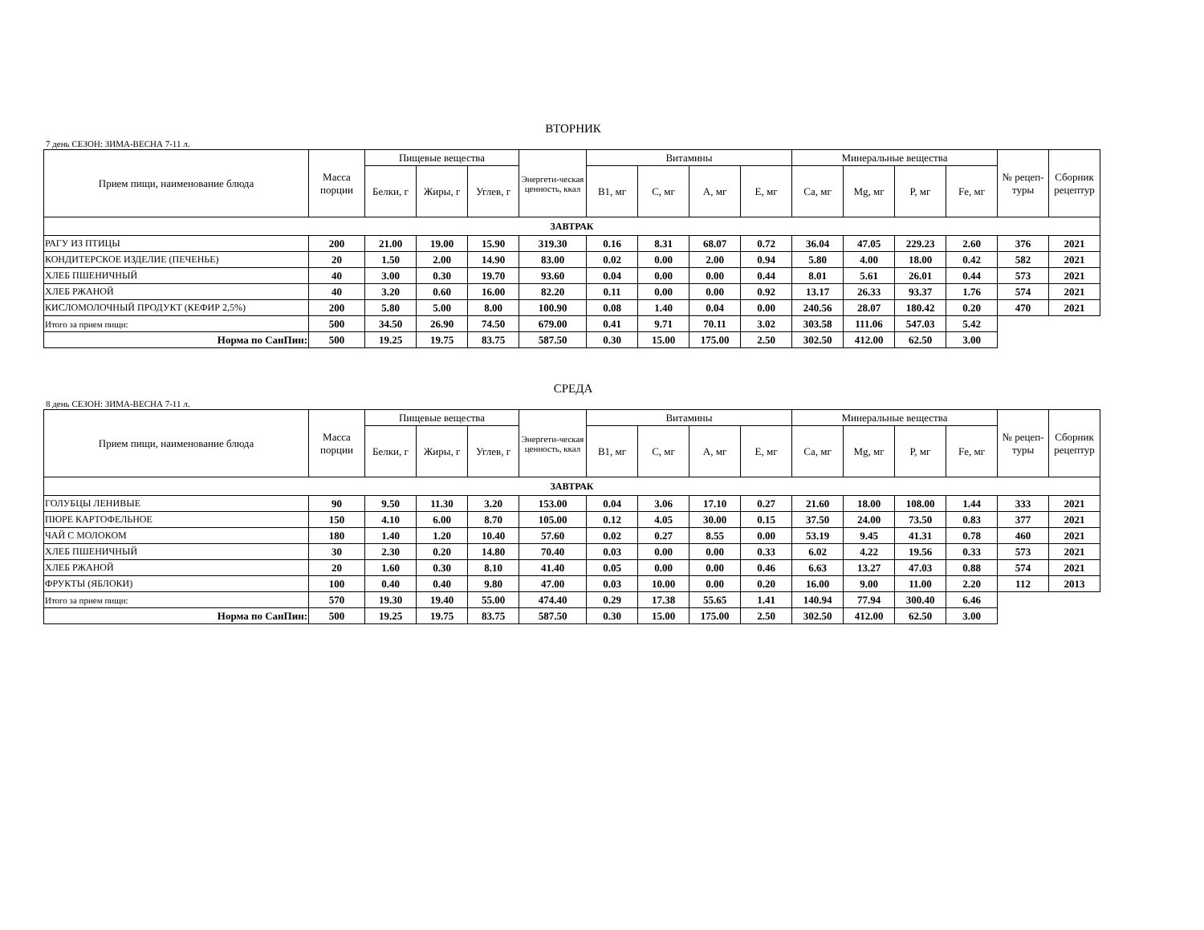ВТОРНИК
7 день СЕЗОН: ЗИМА-ВЕСНА 7-11 л.
| Прием пищи, наименование блюда | Масса порции | Пищевые вещества | | | Энергети-ческая ценность, ккал | Витамины | | | | Минеральные вещества | | | | № рецеп-туры | Сборник рецептур |
| --- | --- | --- | --- | --- | --- | --- | --- | --- | --- | --- | --- | --- | --- | --- | --- |
| | | Белки, г | Жиры, г | Углев, г | | B1, мг | C, мг | A, мг | E, мг | Ca, мг | Mg, мг | P, мг | Fe, мг | | |
| ЗАВТРАК | | | | | | | | | | | | | | | |
| РАГУ ИЗ ПТИЦЫ | 200 | 21.00 | 19.00 | 15.90 | 319.30 | 0.16 | 8.31 | 68.07 | 0.72 | 36.04 | 47.05 | 229.23 | 2.60 | 376 | 2021 |
| КОНДИТЕРСКОЕ ИЗДЕЛИЕ (ПЕЧЕНЬЕ) | 20 | 1.50 | 2.00 | 14.90 | 83.00 | 0.02 | 0.00 | 2.00 | 0.94 | 5.80 | 4.00 | 18.00 | 0.42 | 582 | 2021 |
| ХЛЕБ ПШЕНИЧНЫЙ | 40 | 3.00 | 0.30 | 19.70 | 93.60 | 0.04 | 0.00 | 0.00 | 0.44 | 8.01 | 5.61 | 26.01 | 0.44 | 573 | 2021 |
| ХЛЕБ РЖАНОЙ | 40 | 3.20 | 0.60 | 16.00 | 82.20 | 0.11 | 0.00 | 0.00 | 0.92 | 13.17 | 26.33 | 93.37 | 1.76 | 574 | 2021 |
| КИСЛОМОЛОЧНЫЙ ПРОДУКТ (КЕФИР 2,5%) | 200 | 5.80 | 5.00 | 8.00 | 100.90 | 0.08 | 1.40 | 0.04 | 0.00 | 240.56 | 28.07 | 180.42 | 0.20 | 470 | 2021 |
| Итого за прием пищи: | 500 | 34.50 | 26.90 | 74.50 | 679.00 | 0.41 | 9.71 | 70.11 | 3.02 | 303.58 | 111.06 | 547.03 | 5.42 | | |
| Норма по СанПин: | 500 | 19.25 | 19.75 | 83.75 | 587.50 | 0.30 | 15.00 | 175.00 | 2.50 | 302.50 | 412.00 | 62.50 | 3.00 | | |
СРЕДА
8 день СЕЗОН: ЗИМА-ВЕСНА 7-11 л.
| Прием пищи, наименование блюда | Масса порции | Пищевые вещества | | | Энергети-ческая ценность, ккал | Витамины | | | | Минеральные вещества | | | | № рецеп-туры | Сборник рецептур |
| --- | --- | --- | --- | --- | --- | --- | --- | --- | --- | --- | --- | --- | --- | --- | --- |
| | | Белки, г | Жиры, г | Углев, г | | B1, мг | C, мг | A, мг | E, мг | Ca, мг | Mg, мг | P, мг | Fe, мг | | |
| ЗАВТРАК | | | | | | | | | | | | | | | |
| ГОЛУБЦЫ ЛЕНИВЫЕ | 90 | 9.50 | 11.30 | 3.20 | 153.00 | 0.04 | 3.06 | 17.10 | 0.27 | 21.60 | 18.00 | 108.00 | 1.44 | 333 | 2021 |
| ПЮРЕ КАРТОФЕЛЬНОЕ | 150 | 4.10 | 6.00 | 8.70 | 105.00 | 0.12 | 4.05 | 30.00 | 0.15 | 37.50 | 24.00 | 73.50 | 0.83 | 377 | 2021 |
| ЧАЙ С МОЛОКОМ | 180 | 1.40 | 1.20 | 10.40 | 57.60 | 0.02 | 0.27 | 8.55 | 0.00 | 53.19 | 9.45 | 41.31 | 0.78 | 460 | 2021 |
| ХЛЕБ ПШЕНИЧНЫЙ | 30 | 2.30 | 0.20 | 14.80 | 70.40 | 0.03 | 0.00 | 0.00 | 0.33 | 6.02 | 4.22 | 19.56 | 0.33 | 573 | 2021 |
| ХЛЕБ РЖАНОЙ | 20 | 1.60 | 0.30 | 8.10 | 41.40 | 0.05 | 0.00 | 0.00 | 0.46 | 6.63 | 13.27 | 47.03 | 0.88 | 574 | 2021 |
| ФРУКТЫ (ЯБЛОКИ) | 100 | 0.40 | 0.40 | 9.80 | 47.00 | 0.03 | 10.00 | 0.00 | 0.20 | 16.00 | 9.00 | 11.00 | 2.20 | 112 | 2013 |
| Итого за прием пищи: | 570 | 19.30 | 19.40 | 55.00 | 474.40 | 0.29 | 17.38 | 55.65 | 1.41 | 140.94 | 77.94 | 300.40 | 6.46 | | |
| Норма по СанПин: | 500 | 19.25 | 19.75 | 83.75 | 587.50 | 0.30 | 15.00 | 175.00 | 2.50 | 302.50 | 412.00 | 62.50 | 3.00 | | |